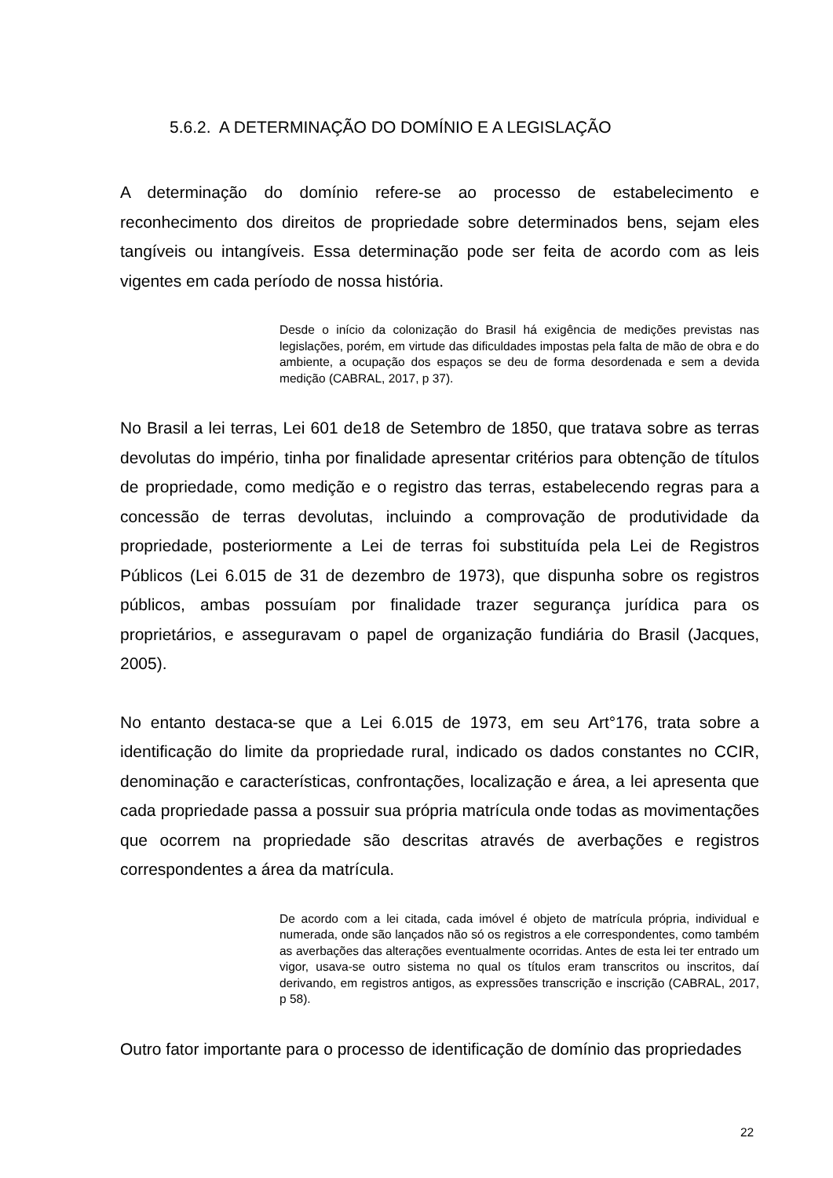5.6.2. A DETERMINAÇÃO DO DOMÍNIO E A LEGISLAÇÃO
A determinação do domínio refere-se ao processo de estabelecimento e reconhecimento dos direitos de propriedade sobre determinados bens, sejam eles tangíveis ou intangíveis. Essa determinação pode ser feita de acordo com as leis vigentes em cada período de nossa história.
Desde o início da colonização do Brasil há exigência de medições previstas nas legislações, porém, em virtude das dificuldades impostas pela falta de mão de obra e do ambiente, a ocupação dos espaços se deu de forma desordenada e sem a devida medição (CABRAL, 2017, p 37).
No Brasil a lei terras, Lei 601 de18 de Setembro de 1850, que tratava sobre as terras devolutas do império, tinha por finalidade apresentar critérios para obtenção de títulos de propriedade, como medição e o registro das terras, estabelecendo regras para a concessão de terras devolutas, incluindo a comprovação de produtividade da propriedade, posteriormente a Lei de terras foi substituída pela Lei de Registros Públicos (Lei 6.015 de 31 de dezembro de 1973), que dispunha sobre os registros públicos, ambas possuíam por finalidade trazer segurança jurídica para os proprietários, e asseguravam o papel de organização fundiária do Brasil (Jacques, 2005).
No entanto destaca-se que a Lei 6.015 de 1973, em seu Art°176, trata sobre a identificação do limite da propriedade rural, indicado os dados constantes no CCIR, denominação e características, confrontações, localização e área, a lei apresenta que cada propriedade passa a possuir sua própria matrícula onde todas as movimentações que ocorrem na propriedade são descritas através de averbações e registros correspondentes a área da matrícula.
De acordo com a lei citada, cada imóvel é objeto de matrícula própria, individual e numerada, onde são lançados não só os registros a ele correspondentes, como também as averbações das alterações eventualmente ocorridas. Antes de esta lei ter entrado um vigor, usava-se outro sistema no qual os títulos eram transcritos ou inscritos, daí derivando, em registros antigos, as expressões transcrição e inscrição (CABRAL, 2017, p 58).
Outro fator importante para o processo de identificação de domínio das propriedades
22